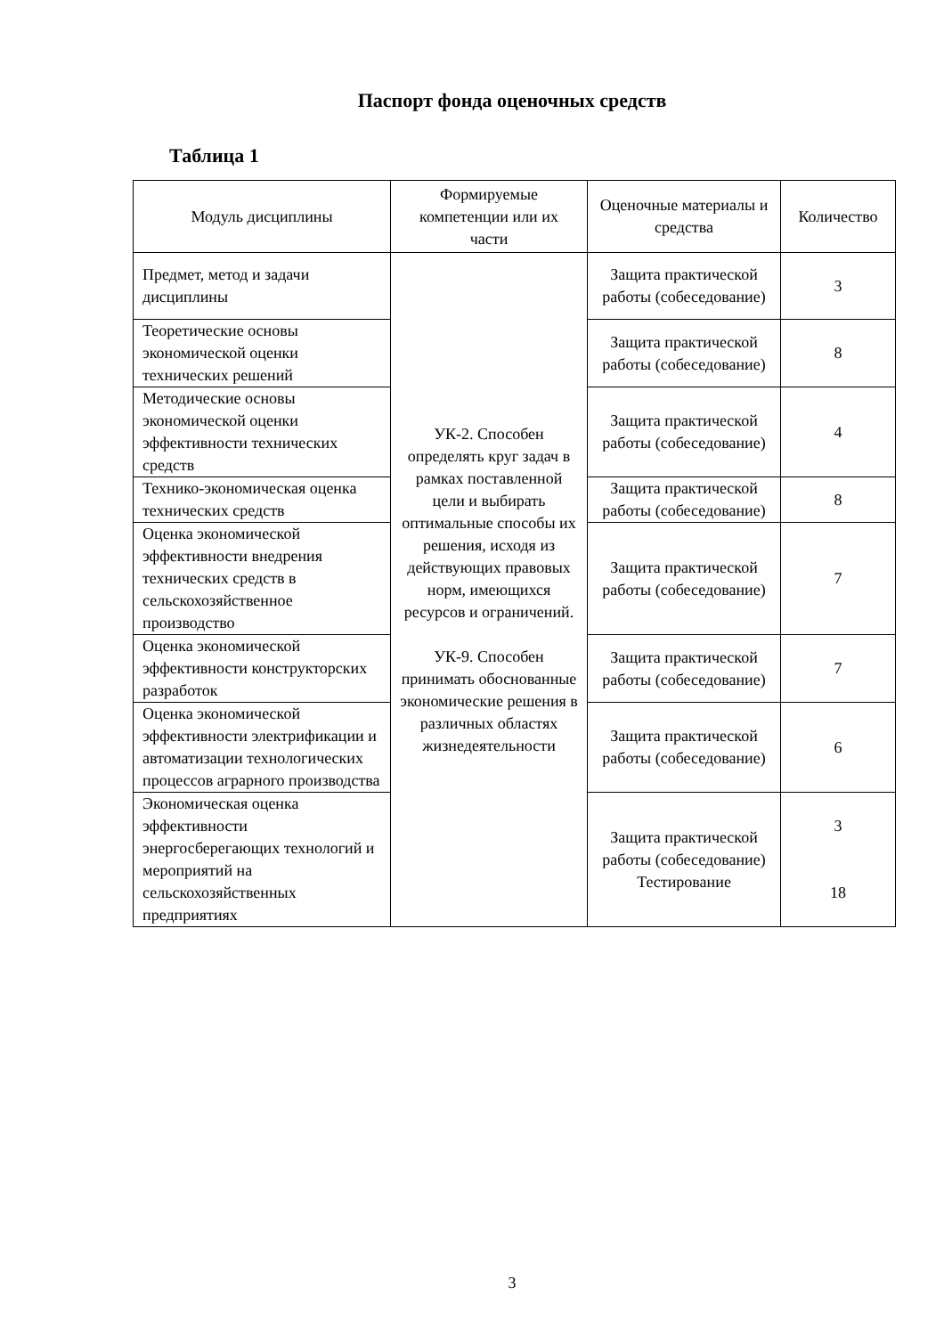Паспорт фонда оценочных средств
Таблица 1
| Модуль дисциплины | Формируемые компетенции или их части | Оценочные материалы и средства | Количество |
| --- | --- | --- | --- |
| Предмет, метод и задачи дисциплины | УК-2. Способен определять круг задач в рамках поставленной цели и выбирать оптимальные способы их решения, исходя из действующих правовых норм, имеющихся ресурсов и ограничений. УК-9. Способен принимать обоснованные экономические решения в различных областях жизнедеятельности | Защита практической работы (собеседование) | 3 |
| Теоретические основы экономической оценки технических решений | | Защита практической работы (собеседование) | 8 |
| Методические основы экономической оценки эффективности технических средств | | Защита практической работы (собеседование) | 4 |
| Технико-экономическая оценка технических средств | | Защита практической работы (собеседование) | 8 |
| Оценка экономической эффективности внедрения технических средств в сельскохозяйственное производство | | Защита практической работы (собеседование) | 7 |
| Оценка экономической эффективности конструкторских разработок | | Защита практической работы (собеседование) | 7 |
| Оценка экономической эффективности электрификации и автоматизации технологических процессов аграрного производства | | Защита практической работы (собеседование) | 6 |
| Экономическая оценка эффективности энергосберегающих технологий и мероприятий на сельскохозяйственных предприятиях | | Защита практической работы (собеседование) Тестирование | 3 18 |
3